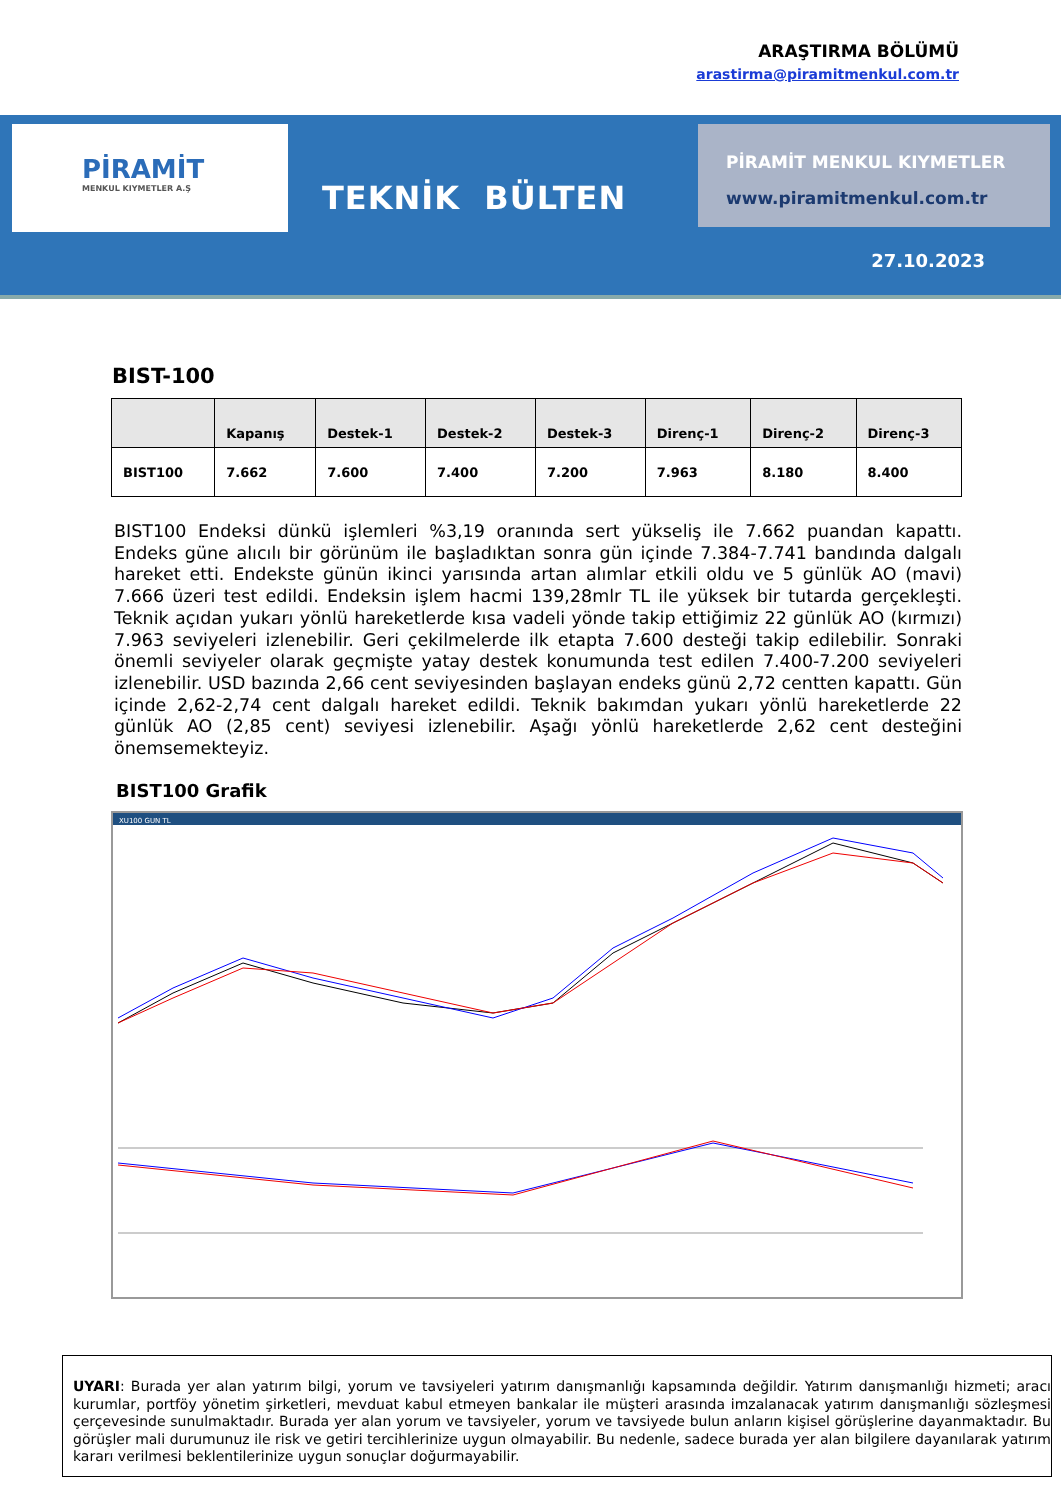ARAŞTIRMA BÖLÜMÜ
arastirma@piramitmenkul.com.tr
PİRAMİT
MENKUL KIYMETLER A.Ş
TEKNİK BÜLTEN
PİRAMİT MENKUL KIYMETLER
www.piramitmenkul.com.tr
27.10.2023
BIST-100
| | Kapanış | Destek-1 | Destek-2 | Destek-3 | Direnç-1 | Direnç-2 | Direnç-3 |
| --- | --- | --- | --- | --- | --- | --- | --- |
| BIST100 | 7.662 | 7.600 | 7.400 | 7.200 | 7.963 | 8.180 | 8.400 |
BIST100 Endeksi dünkü işlemleri %3,19 oranında sert yükseliş ile 7.662 puandan kapattı. Endeks güne alıcılı bir görünüm ile başladıktan sonra gün içinde 7.384-7.741 bandında dalgalı hareket etti. Endekste günün ikinci yarısında artan alımlar etkili oldu ve 5 günlük AO (mavi) 7.666 üzeri test edildi. Endeksin işlem hacmi 139,28mlr TL ile yüksek bir tutarda gerçekleşti. Teknik açıdan yukarı yönlü hareketlerde kısa vadeli yönde takip ettiğimiz 22 günlük AO (kırmızı) 7.963 seviyeleri izlenebilir. Geri çekilmelerde ilk etapta 7.600 desteği takip edilebilir. Sonraki önemli seviyeler olarak geçmişte yatay destek konumunda test edilen 7.400-7.200 seviyeleri izlenebilir. USD bazında 2,66 cent seviyesinden başlayan endeks günü 2,72 centten kapattı. Gün içinde 2,62-2,74 cent dalgalı hareket edildi. Teknik bakımdan yukarı yönlü hareketlerde 22 günlük AO (2,85 cent) seviyesi izlenebilir. Aşağı yönlü hareketlerde 2,62 cent desteğini önemsemekteyiz.
BIST100 Grafik
XU100 GUN TL
UYARI: Burada yer alan yatırım bilgi, yorum ve tavsiyeleri yatırım danışmanlığı kapsamında değildir. Yatırım danışmanlığı hizmeti; aracı kurumlar, portföy yönetim şirketleri, mevduat kabul etmeyen bankalar ile müşteri arasında imzalanacak yatırım danışmanlığı sözleşmesi çerçevesinde sunulmaktadır. Burada yer alan yorum ve tavsiyeler, yorum ve tavsiyede bulun anların kişisel görüşlerine dayanmaktadır. Bu görüşler mali durumunuz ile risk ve getiri tercihlerinize uygun olmayabilir. Bu nedenle, sadece burada yer alan bilgilere dayanılarak yatırım kararı verilmesi beklentilerinize uygun sonuçlar doğurmayabilir.